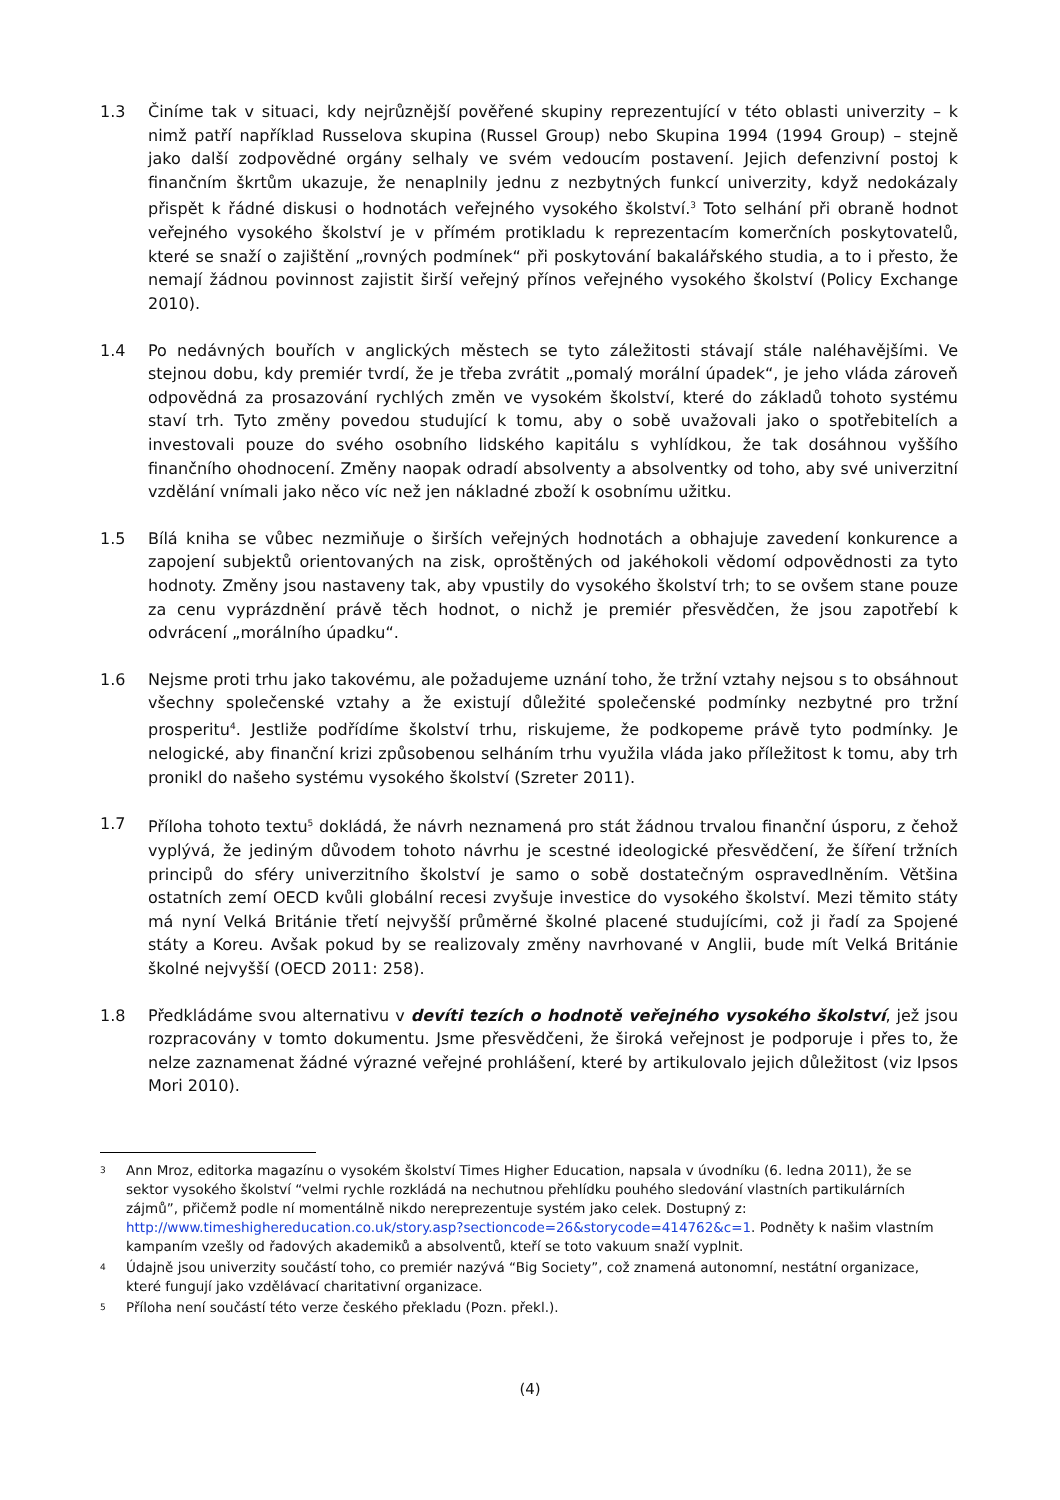1.3 Činíme tak v situaci, kdy nejrůznější pověřené skupiny reprezentující v této oblasti univerzity – k nimž patří například Russelova skupina (Russel Group) nebo Skupina 1994 (1994 Group) – stejně jako další zodpovědné orgány selhaly ve svém vedoucím postavení. Jejich defenzivní postoj k finančním škrtům ukazuje, že nenaplnily jednu z nezbytných funkcí univerzity, když nedokázaly přispět k řádné diskusi o hodnotách veřejného vysokého školství.<sup>3</sup> Toto selhání při obraně hodnot veřejného vysokého školství je v přímém protikladu k reprezentacím komerčních poskytovatelů, které se snaží o zajištění „rovných podmínek“ při poskytování bakalářského studia, a to i přesto, že nemají žádnou povinnost zajistit širší veřejný přínos veřejného vysokého školství (Policy Exchange 2010).
1.4 Po nedávných bouřích v anglických městech se tyto záležitosti stávají stále naléhavějšími. Ve stejnou dobu, kdy premiér tvrdí, že je třeba zvrátit „pomalý morální úpadek“, je jeho vláda zároveň odpovědná za prosazování rychlých změn ve vysokém školství, které do základů tohoto systému staví trh. Tyto změny povedou studující k tomu, aby o sobě uvažovali jako o spotřebitelích a investovali pouze do svého osobního lidského kapitálu s vyhlídkou, že tak dosáhnou vyššího finančního ohodnocení. Změny naopak odradí absolventy a absolventky od toho, aby své univerzitní vzdělání vnímali jako něco víc než jen nákladné zboží k osobnímu užitku.
1.5 Bílá kniha se vůbec nezmiňuje o širších veřejných hodnotách a obhajuje zavedení konkurence a zapojení subjektů orientovaných na zisk, oproštěných od jakéhokoli vědomí odpovědnosti za tyto hodnoty. Změny jsou nastaveny tak, aby vpustily do vysokého školství trh; to se ovšem stane pouze za cenu vyprázdnění právě těch hodnot, o nichž je premiér přesvědčen, že jsou zapotřebí k odvrácení „morálního úpadku“.
1.6 Nejsme proti trhu jako takovému, ale požadujeme uznání toho, že tržní vztahy nejsou s to obsáhnout všechny společenské vztahy a že existují důležité společenské podmínky nezbytné pro tržní prosperitu<sup>4</sup>. Jestliže podřídíme školství trhu, riskujeme, že podkopeme právě tyto podmínky. Je nelogické, aby finanční krizi způsobenou selháním trhu využila vláda jako příležitost k tomu, aby trh pronikl do našeho systému vysokého školství (Szreter 2011).
1.7 Příloha tohoto textu<sup>5</sup> dokládá, že návrh neznamená pro stát žádnou trvalou finanční úsporu, z čehož vyplývá, že jediným důvodem tohoto návrhu je scestné ideologické přesvědčení, že šíření tržních principů do sféry univerzitního školství je samo o sobě dostatečným ospravedlněním. Většina ostatních zemí OECD kvůli globální recesi zvyšuje investice do vysokého školství. Mezi těmito státy má nyní Velká Británie třetí nejvyšší průměrné školné placené studujícími, což ji řadí za Spojené státy a Koreu. Avšak pokud by se realizovaly změny navrhované v Anglii, bude mít Velká Británie školné nejvyšší (OECD 2011: 258).
1.8 Předkládáme svou alternativu v devíti tezích o hodnotě veřejného vysokého školství, jež jsou rozpracovány v tomto dokumentu. Jsme přesvědčeni, že široká veřejnost je podporuje i přes to, že nelze zaznamenat žádné výrazné veřejné prohlášení, které by artikulovalo jejich důležitost (viz Ipsos Mori 2010).
3
Ann Mroz, editorka magazínu o vysokém školství Times Higher Education, napsala v úvodníku (6. ledna 2011), že se sektor vysokého školství “velmi rychle rozkládá na nechutnou přehlídku pouhého sledování vlastních partikulárních zájmů”, přičemž podle ní momentálně nikdo nereprezentuje systém jako celek. Dostupný z: http://www.timeshighereducation.co.uk/story.asp?sectioncode=26&storycode=414762&c=1. Podněty k našim vlastním kampaním vzešly od řadových akademiků a absolventů, kteří se toto vakuum snaží vyplnit.
4
Údajně jsou univerzity součástí toho, co premiér nazývá “Big Society”, což znamená autonomní, nestátní organizace, které fungují jako vzdělávací charitativní organizace.
5
Příloha není součástí této verze českého překladu (Pozn. překl.).
(4)